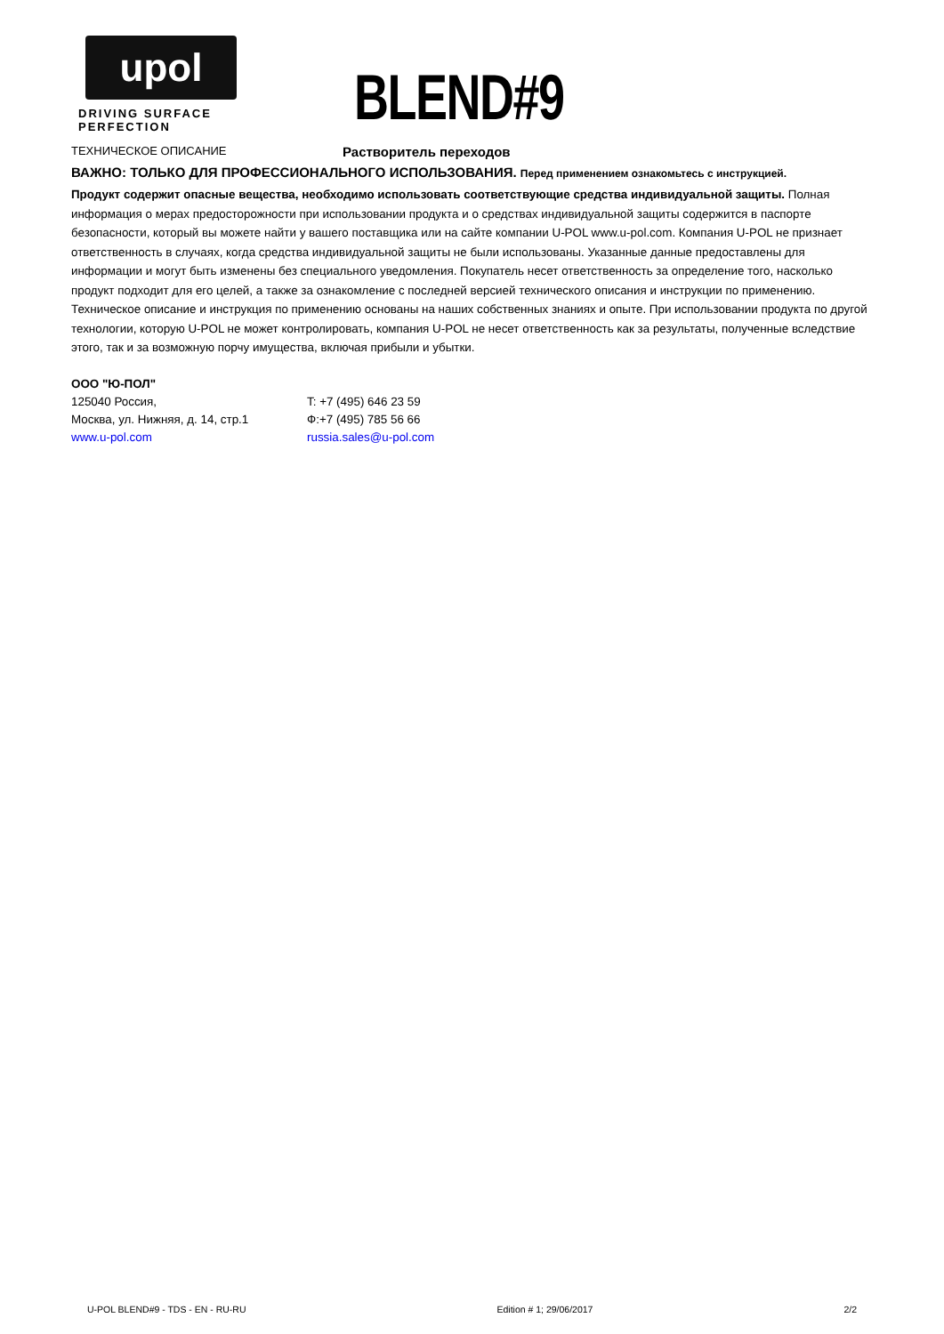upol
DRIVING SURFACE PERFECTION
BLEND#9
ТЕХНИЧЕСКОЕ ОПИСАНИЕ
Растворитель переходов
ВАЖНО: ТОЛЬКО ДЛЯ ПРОФЕССИОНАЛЬНОГО ИСПОЛЬЗОВАНИЯ. Перед применением ознакомьтесь с инструкцией.
Продукт содержит опасные вещества, необходимо использовать соответствующие средства индивидуальной защиты. Полная информация о мерах предосторожности при использовании продукта и о средствах индивидуальной защиты содержится в паспорте безопасности, который вы можете найти у вашего поставщика или на сайте компании U-POL www.u-pol.com. Компания U-POL не признает ответственность в случаях, когда средства индивидуальной защиты не были использованы. Указанные данные предоставлены для информации и могут быть изменены без специального уведомления. Покупатель несет ответственность за определение того, насколько продукт подходит для его целей, а также за ознакомление с последней версией технического описания и инструкции по применению. Техническое описание и инструкция по применению основаны на наших собственных знаниях и опыте. При использовании продукта по другой технологии, которую U-POL не может контролировать, компания U-POL не несет ответственность как за результаты, полученные вследствие этого, так и за возможную порчу имущества, включая прибыли и убытки.
ООО "Ю-ПОЛ"
125040 Россия, T: +7 (495) 646 23 59
Москва, ул. Нижняя, д. 14, стр.1 Ф:+7 (495) 785 56 66
www.u-pol.com russia.sales@u-pol.com
U-POL BLEND#9 - TDS - EN - RU-RU Edition # 1; 29/06/2017 2/2